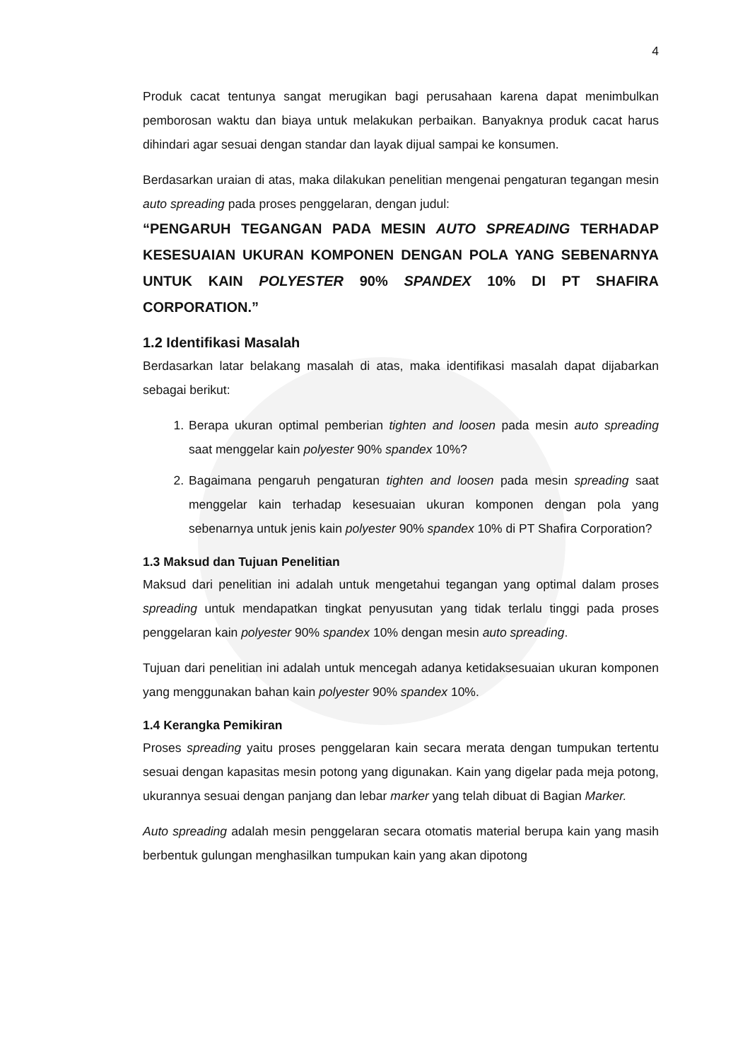4
Produk cacat tentunya sangat merugikan bagi perusahaan karena dapat menimbulkan pemborosan waktu dan biaya untuk melakukan perbaikan. Banyaknya produk cacat harus dihindari agar sesuai dengan standar dan layak dijual sampai ke konsumen.
Berdasarkan uraian di atas, maka dilakukan penelitian mengenai pengaturan tegangan mesin auto spreading pada proses penggelaran, dengan judul:
“PENGARUH TEGANGAN PADA MESIN AUTO SPREADING TERHADAP KESESUAIAN UKURAN KOMPONEN DENGAN POLA YANG SEBENARNYA UNTUK KAIN POLYESTER 90% SPANDEX 10% DI PT SHAFIRA CORPORATION.”
1.2 Identifikasi Masalah
Berdasarkan latar belakang masalah di atas, maka identifikasi masalah dapat dijabarkan sebagai berikut:
1. Berapa ukuran optimal pemberian tighten and loosen pada mesin auto spreading saat menggelar kain polyester 90% spandex 10%?
2. Bagaimana pengaruh pengaturan tighten and loosen pada mesin spreading saat menggelar kain terhadap kesesuaian ukuran komponen dengan pola yang sebenarnya untuk jenis kain polyester 90% spandex 10% di PT Shafira Corporation?
1.3 Maksud dan Tujuan Penelitian
Maksud dari penelitian ini adalah untuk mengetahui tegangan yang optimal dalam proses spreading untuk mendapatkan tingkat penyusutan yang tidak terlalu tinggi pada proses penggelaran kain polyester 90% spandex 10% dengan mesin auto spreading.
Tujuan dari penelitian ini adalah untuk mencegah adanya ketidaksesuaian ukuran komponen yang menggunakan bahan kain polyester 90% spandex 10%.
1.4 Kerangka Pemikiran
Proses spreading yaitu proses penggelaran kain secara merata dengan tumpukan tertentu sesuai dengan kapasitas mesin potong yang digunakan. Kain yang digelar pada meja potong, ukurannya sesuai dengan panjang dan lebar marker yang telah dibuat di Bagian Marker.
Auto spreading adalah mesin penggelaran secara otomatis material berupa kain yang masih berbentuk gulungan menghasilkan tumpukan kain yang akan dipotong